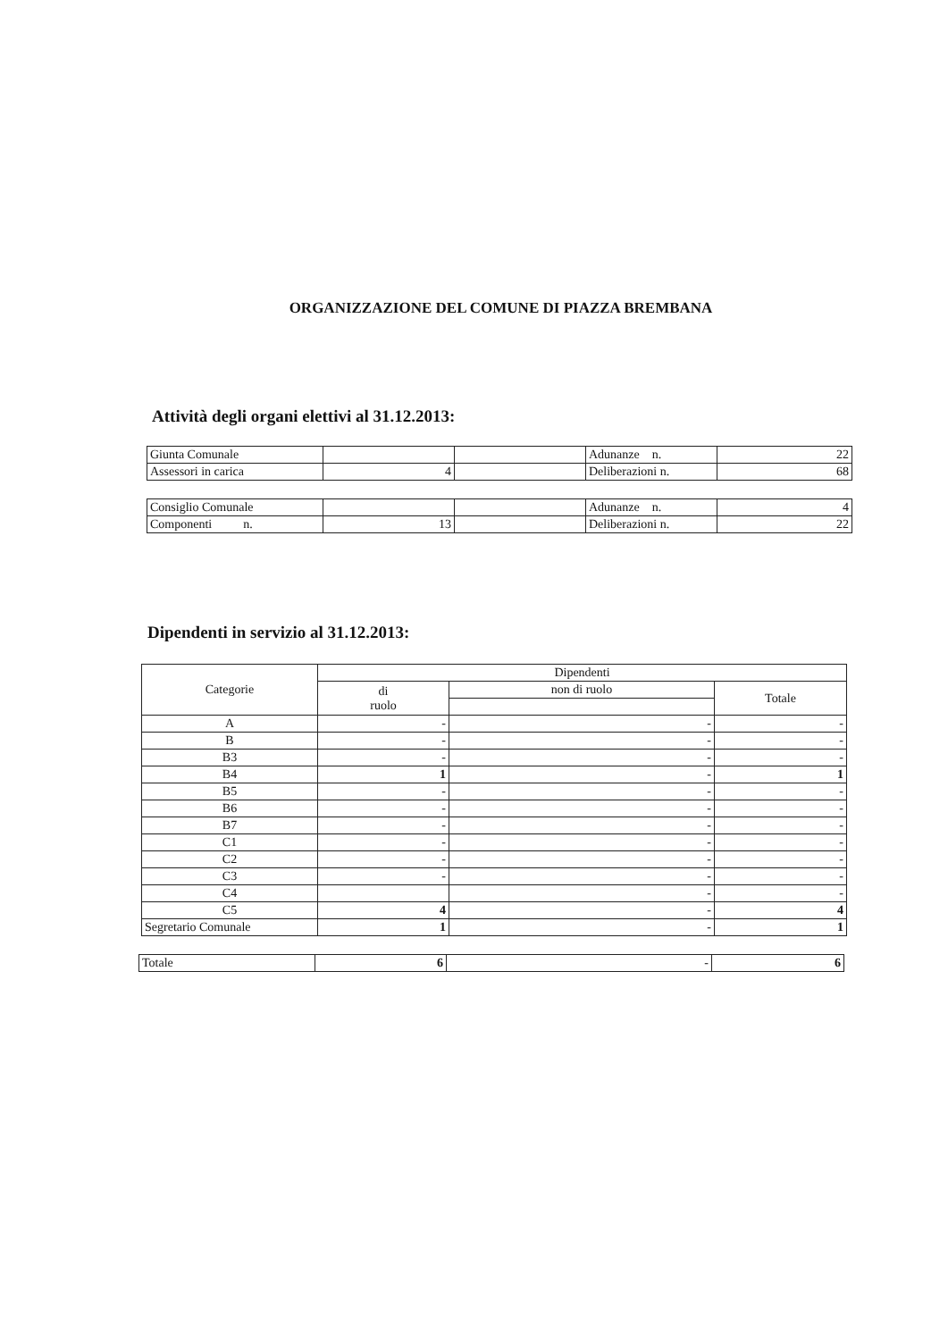ORGANIZZAZIONE DEL COMUNE DI PIAZZA BREMBANA
Attività degli organi elettivi al 31.12.2013:
| Giunta Comunale | | | Adunanze n. | 22 |
| Assessori in carica | 4 | | Deliberazioni n. | 68 |
| Consiglio Comunale | | | Adunanze n. | 4 |
| Componenti n. | 13 | | Deliberazioni n. | 22 |
Dipendenti in servizio al 31.12.2013:
| Categorie | Dipendenti | | |
| --- | --- | --- | --- |
| | di ruolo | non di ruolo | Totale |
| A | - | - | - |
| B | - | - | - |
| B3 | - | - | - |
| B4 | 1 | - | 1 |
| B5 | - | - | - |
| B6 | - | - | - |
| B7 | - | - | - |
| C1 | - | - | - |
| C2 | - | - | - |
| C3 | - | - | - |
| C4 | | - | - |
| C5 | 4 | - | 4 |
| Segretario Comunale | 1 | - | 1 |
| Totale | 6 | - | 6 |